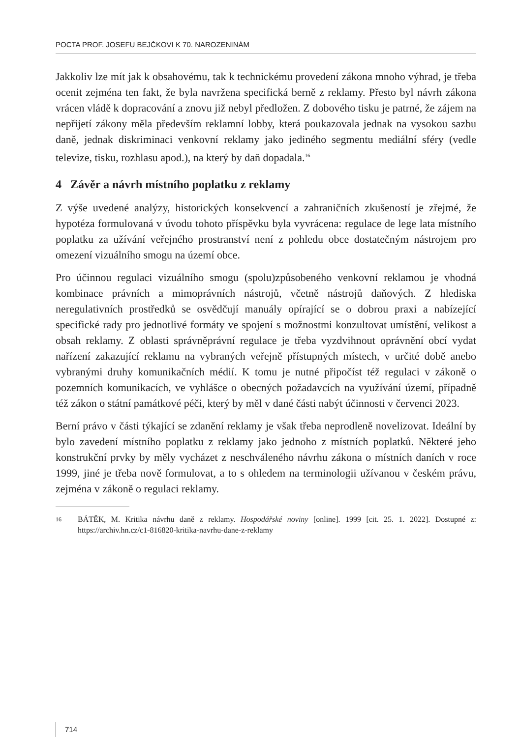POCTA PROF. JOSEFU BEJČKOVI K 70. NAROZENINÁM
Jakkoliv lze mít jak k obsahovému, tak k technickému provedení zákona mnoho výhrad, je třeba ocenit zejména ten fakt, že byla navržena specifická berně z reklamy. Přesto byl návrh zákona vrácen vládě k dopracování a znovu již nebyl předložen. Z dobového tisku je patrné, že zájem na nepřijetí zákony měla především reklamní lobby, která poukazovala jednak na vysokou sazbu daně, jednak diskriminaci venkovní reklamy jako jediného segmentu mediální sféry (vedle televize, tisku, rozhlasu apod.), na který by daň dopadala.<sup>16</sup>
4 Závěr a návrh místního poplatku z reklamy
Z výše uvedené analýzy, historických konsekvencí a zahraničních zkušeností je zřejmé, že hypotéza formulovaná v úvodu tohoto příspěvku byla vyvrácena: regulace de lege lata místního poplatku za užívání veřejného prostranství není z pohledu obce dostatečným nástrojem pro omezení vizuálního smogu na území obce.
Pro účinnou regulaci vizuálního smogu (spolu)způsobeného venkovní reklamou je vhodná kombinace právních a mimoprávních nástrojů, včetně nástrojů daňových. Z hlediska neregulativních prostředků se osvědčují manuály opírající se o dobrou praxi a nabízející specifické rady pro jednotlivé formáty ve spojení s možnostmi konzultovat umístění, velikost a obsah reklamy. Z oblasti správněprávní regulace je třeba vyzdvihnout oprávnění obcí vydat nařízení zakazující reklamu na vybraných veřejně přístupných místech, v určité době anebo vybranými druhy komunikačních médií. K tomu je nutné připočíst též regulaci v zákoně o pozemních komunikacích, ve vyhlášce o obecných požadavcích na využívání území, případně též zákon o státní památkové péči, který by měl v dané části nabýt účinnosti v červenci 2023.
Berní právo v části týkající se zdanění reklamy je však třeba neprodleně novelizovat. Ideální by bylo zavedení místního poplatku z reklamy jako jednoho z místních poplatků. Některé jeho konstrukční prvky by měly vycházet z neschváleného návrhu zákona o místních daních v roce 1999, jiné je třeba nově formulovat, a to s ohledem na terminologii užívanou v českém právu, zejména v zákoně o regulaci reklamy.
16
BÁTĚK, M. Kritika návrhu daně z reklamy. Hospodářské noviny [online]. 1999 [cit. 25. 1. 2022]. Dostupné z: https://archiv.hn.cz/c1-816820-kritika-navrhu-dane-z-reklamy
714